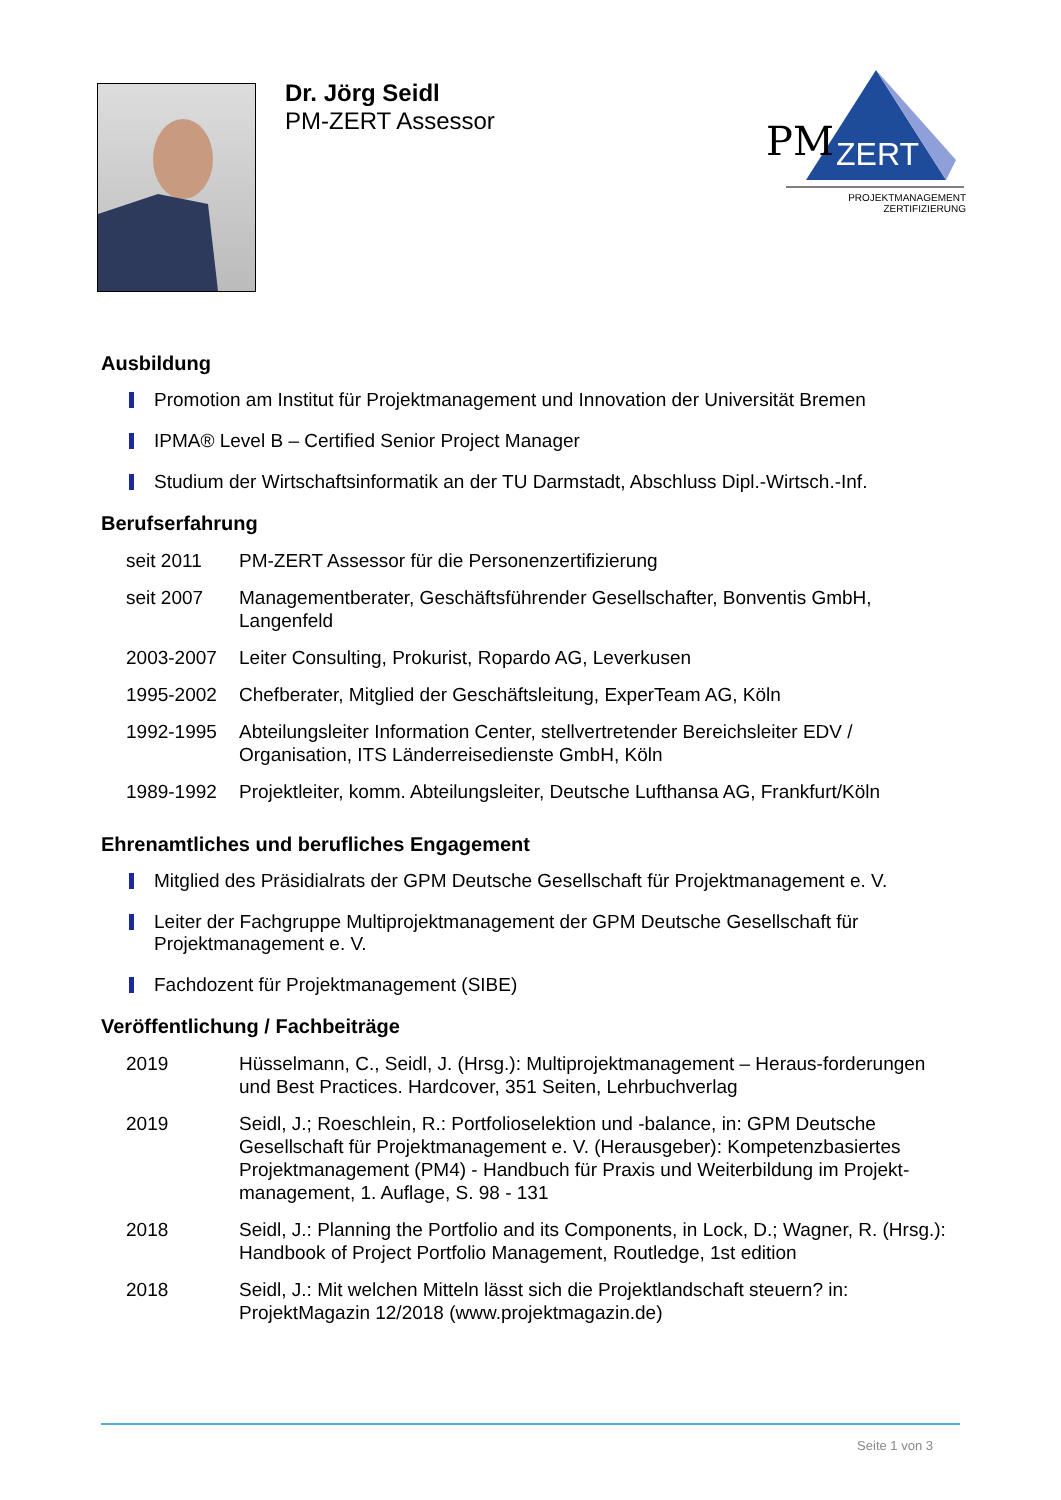Dr. Jörg Seidl
PM-ZERT Assessor
PM
ZERT
PROJEKTMANAGEMENT
ZERTIFIZIERUNG
Ausbildung
Promotion am Institut für Projektmanagement und Innovation der Universität Bremen
IPMA® Level B – Certified Senior Project Manager
Studium der Wirtschaftsinformatik an der TU Darmstadt, Abschluss Dipl.-Wirtsch.-Inf.
Berufserfahrung
| seit 2011 | PM-ZERT Assessor für die Personenzertifizierung |
| seit 2007 | Managementberater, Geschäftsführender Gesellschafter, Bonventis GmbH, Langenfeld |
| 2003-2007 | Leiter Consulting, Prokurist, Ropardo AG, Leverkusen |
| 1995-2002 | Chefberater, Mitglied der Geschäftsleitung, ExperTeam AG, Köln |
| 1992-1995 | Abteilungsleiter Information Center, stellvertretender Bereichsleiter EDV / Organisation, ITS Länderreisedienste GmbH, Köln |
| 1989-1992 | Projektleiter, komm. Abteilungsleiter, Deutsche Lufthansa AG, Frankfurt/Köln |
Ehrenamtliches und berufliches Engagement
Mitglied des Präsidialrats der GPM Deutsche Gesellschaft für Projektmanagement e. V.
Leiter der Fachgruppe Multiprojektmanagement der GPM Deutsche Gesellschaft für Projektmanagement e. V.
Fachdozent für Projektmanagement (SIBE)
Veröffentlichung / Fachbeiträge
| 2019 | Hüsselmann, C., Seidl, J. (Hrsg.): Multiprojektmanagement – Heraus-forderungen und Best Practices. Hardcover, 351 Seiten, Lehrbuchverlag |
| 2019 | Seidl, J.; Roeschlein, R.: Portfolioselektion und -balance, in: GPM Deutsche Gesellschaft für Projektmanagement e. V. (Herausgeber): Kompetenzbasiertes Projektmanagement (PM4) - Handbuch für Praxis und Weiterbildung im Projekt-management, 1. Auflage, S. 98 - 131 |
| 2018 | Seidl, J.: Planning the Portfolio and its Components, in Lock, D.; Wagner, R. (Hrsg.): Handbook of Project Portfolio Management, Routledge, 1st edition |
| 2018 | Seidl, J.: Mit welchen Mitteln lässt sich die Projektlandschaft steuern? in: ProjektMagazin 12/2018 (www.projektmagazin.de) |
Seite 1 von 3